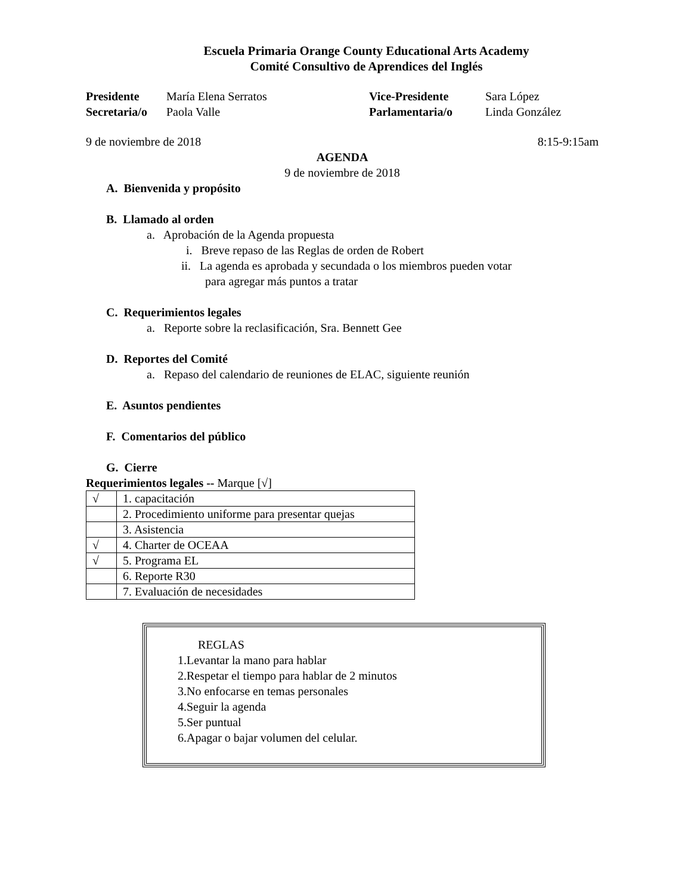Escuela Primaria Orange County Educational Arts Academy
Comité Consultivo de Aprendices del Inglés
| Presidente | María Elena Serratos | Vice-Presidente | Sara López |
| Secretaria/o | Paola Valle | Parlamentaria/o | Linda González |
9 de noviembre de 2018 8:15-9:15am
AGENDA
9 de noviembre de 2018
A. Bienvenida y propósito
B. Llamado al orden
a. Aprobación de la Agenda propuesta
i. Breve repaso de las Reglas de orden de Robert
ii. La agenda es aprobada y secundada o los miembros pueden votar
para agregar más puntos a tratar
C. Requerimientos legales
a. Reporte sobre la reclasificación, Sra. Bennett Gee
D. Reportes del Comité
a. Repaso del calendario de reuniones de ELAC, siguiente reunión
E. Asuntos pendientes
F. Comentarios del público
G. Cierre
Requerimientos legales -- Marque [√]
| √ | 1. capacitación |
| | 2. Procedimiento uniforme para presentar quejas |
| | 3. Asistencia |
| √ | 4. Charter de OCEAA |
| √ | 5. Programa EL |
| | 6. Reporte R30 |
| | 7. Evaluación de necesidades |
REGLAS
1.Levantar la mano para hablar
2.Respetar el tiempo para hablar de 2 minutos
3.No enfocarse en temas personales
4.Seguir la agenda
5.Ser puntual
6.Apagar o bajar volumen del celular.